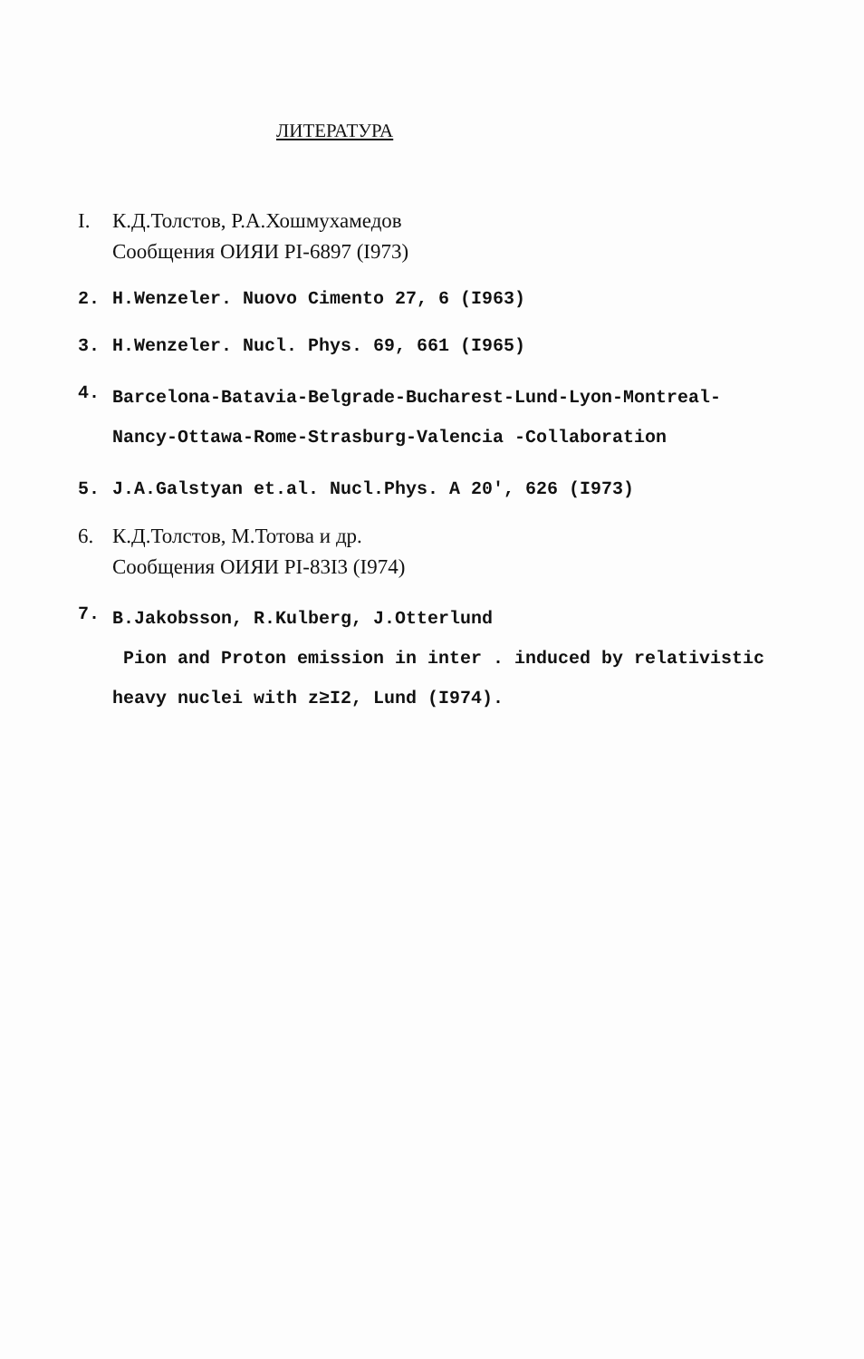ЛИТЕРАТУРА
I. К.Д.Толстов, Р.А.Хошмухамедов
Сообщения ОИЯИ PI-6897 (I973)
2. H.Wenzeler. Nuovo Cimento 27, 6 (I963)
3. H.Wenzeler. Nucl. Phys. 69, 661 (I965)
4. Barcelona-Batavia-Belgrade-Bucharest-Lund-Lyon-Montreal-
Nancy-Ottawa-Rome-Strasburg-Valencia -Collaboration
5. J.A.Galstyan et.al. Nucl.Phys. A 20', 626 (I973)
6. К.Д.Толстов, М.Тотова и др.
Сообщения ОИЯИ PI-83I3 (I974)
7. B.Jakobsson, R.Kulberg, J.Otterlund
Pion and Proton emission in inter . induced by relativistic
heavy nuclei with z≥I2, Lund (I974).